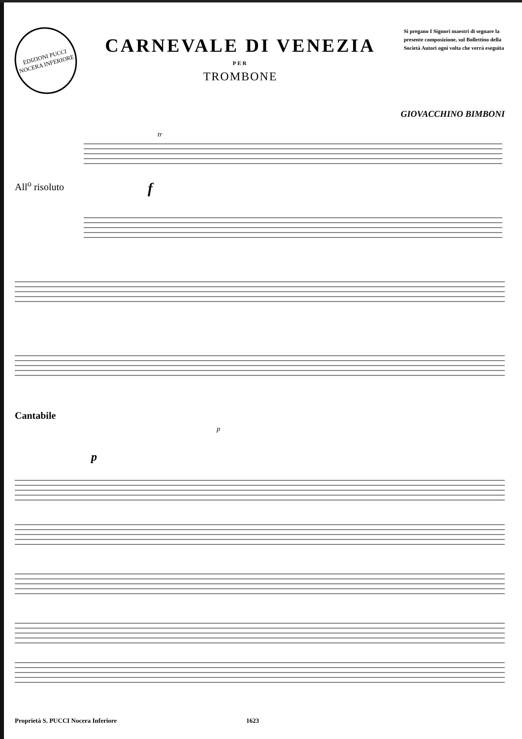EDIZIONI PUCCI NOCERA INFERIORE
CARNEVALE DI VENEZIA
PER
TROMBONE
Si pregano I Signori maestri di segnare la presente composizione, sul Bollettino della Società Autori ogni volta che verrà eseguita
GIOVACCHINO BIMBONI
All<sup>o</sup> risoluto
f
tr
Cantabile
p
p
Proprietà S. PUCCI Nocera Inferiore 1623